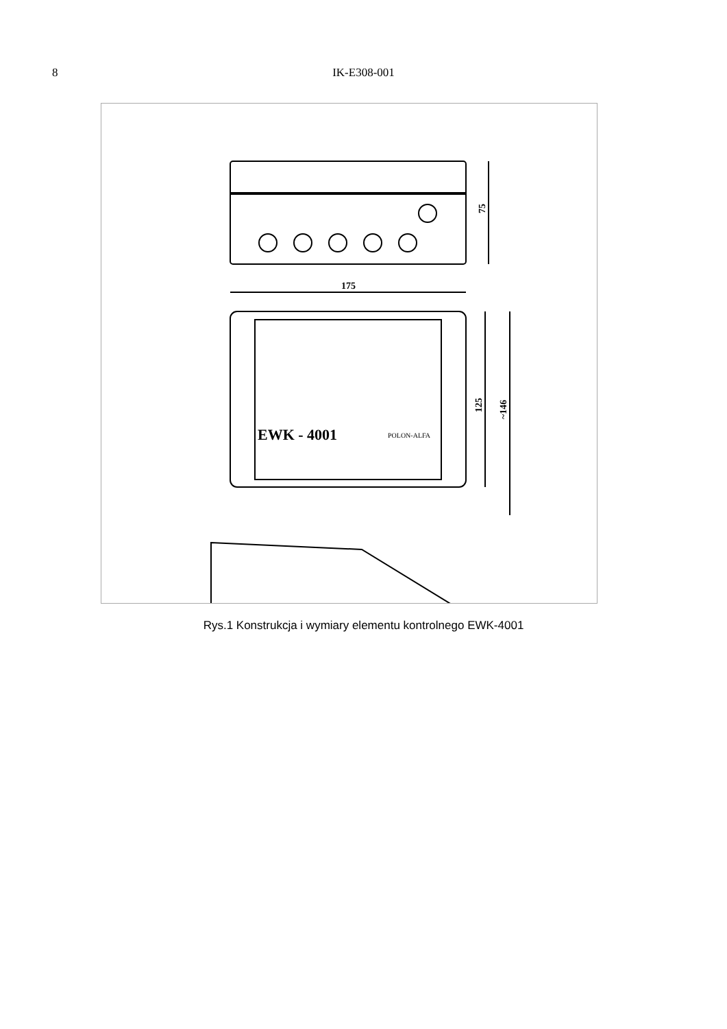8 IK-E308-001
75
175
EWK - 4001
POLON-ALFA
125
~146
Rys.1 Konstrukcja i wymiary elementu kontrolnego EWK-4001